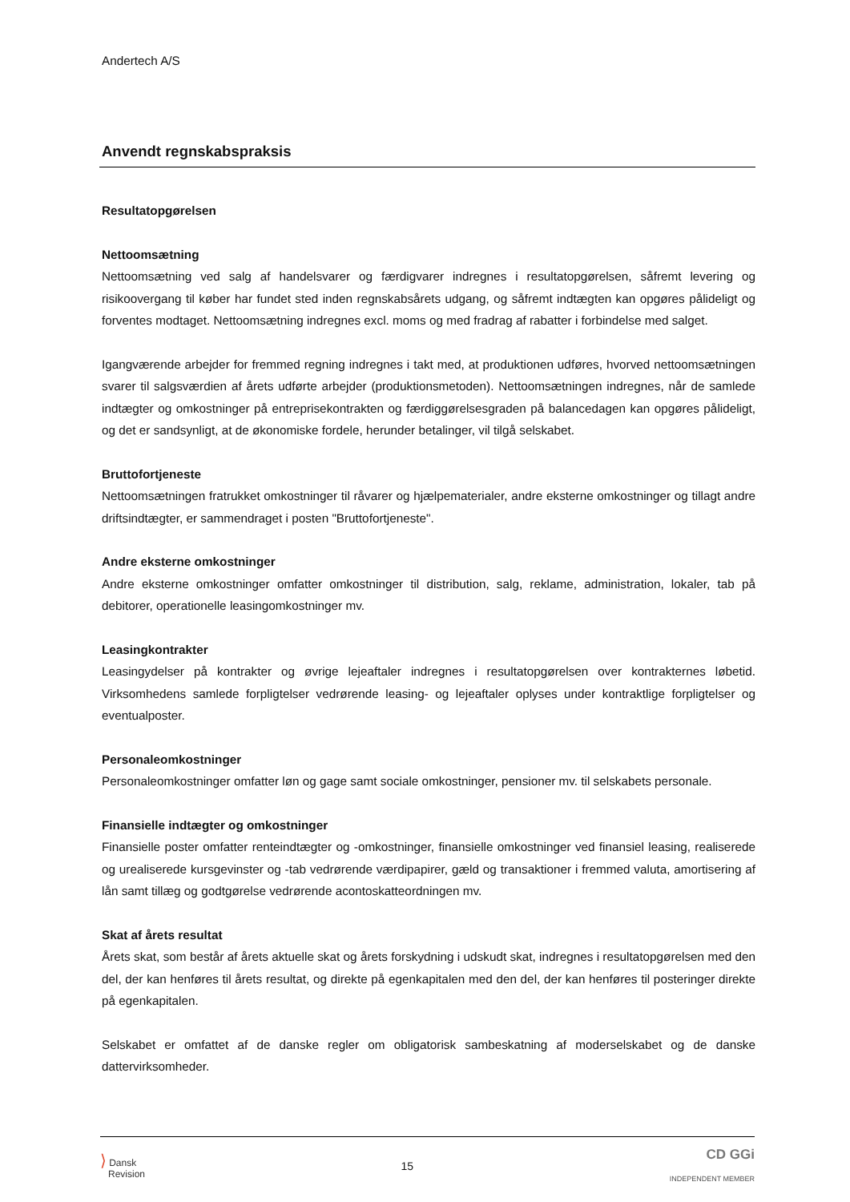Andertech A/S
Anvendt regnskabspraksis
Resultatopgørelsen
Nettoomsætning
Nettoomsætning ved salg af handelsvarer og færdigvarer indregnes i resultatopgørelsen, såfremt levering og risikoovergang til køber har fundet sted inden regnskabsårets udgang, og såfremt indtægten kan opgøres pålideligt og forventes modtaget. Nettoomsætning indregnes excl. moms og med fradrag af rabatter i forbindelse med salget.
Igangværende arbejder for fremmed regning indregnes i takt med, at produktionen udføres, hvorved nettoomsætningen svarer til salgsværdien af årets udførte arbejder (produktionsmetoden). Nettoomsætningen indregnes, når de samlede indtægter og omkostninger på entreprisekontrakten og færdiggørelsesgraden på balancedagen kan opgøres pålideligt, og det er sandsynligt, at de økonomiske fordele, herunder betalinger, vil tilgå selskabet.
Bruttofortjeneste
Nettoomsætningen fratrukket omkostninger til råvarer og hjælpematerialer, andre eksterne omkostninger og tillagt andre driftsindtægter, er sammendraget i posten "Bruttofortjeneste".
Andre eksterne omkostninger
Andre eksterne omkostninger omfatter omkostninger til distribution, salg, reklame, administration, lokaler, tab på debitorer, operationelle leasingomkostninger mv.
Leasingkontrakter
Leasingydelser på kontrakter og øvrige lejeaftaler indregnes i resultatopgørelsen over kontrakternes løbetid. Virksomhedens samlede forpligtelser vedrørende leasing- og lejeaftaler oplyses under kontraktlige forpligtelser og eventualposter.
Personaleomkostninger
Personaleomkostninger omfatter løn og gage samt sociale omkostninger, pensioner mv. til selskabets personale.
Finansielle indtægter og omkostninger
Finansielle poster omfatter renteindtægter og -omkostninger, finansielle omkostninger ved finansiel leasing, realiserede og urealiserede kursgevinster og -tab vedrørende værdipapirer, gæld og transaktioner i fremmed valuta, amortisering af lån samt tillæg og godtgørelse vedrørende acontoskatteordningen mv.
Skat af årets resultat
Årets skat, som består af årets aktuelle skat og årets forskydning i udskudt skat, indregnes i resultatopgørelsen med den del, der kan henføres til årets resultat, og direkte på egenkapitalen med den del, der kan henføres til posteringer direkte på egenkapitalen.
Selskabet er omfattet af de danske regler om obligatorisk sambeskatning af moderselskabet og de danske dattervirksomheder.
⟩ Dansk
Revision
15
CD GGi
INDEPENDENT MEMBER